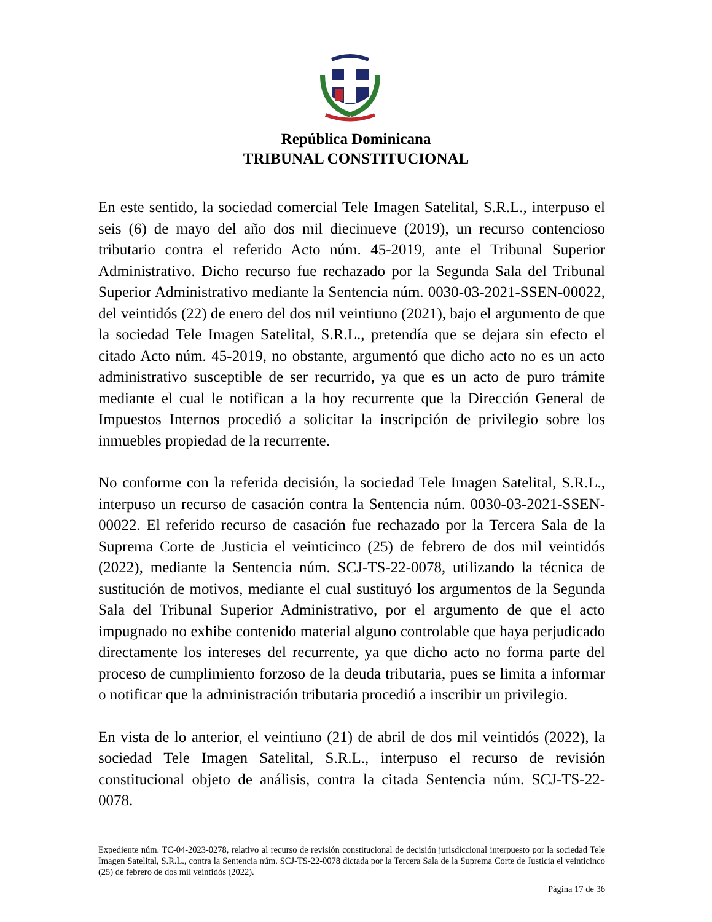República Dominicana
TRIBUNAL CONSTITUCIONAL
En este sentido, la sociedad comercial Tele Imagen Satelital, S.R.L., interpuso el seis (6) de mayo del año dos mil diecinueve (2019), un recurso contencioso tributario contra el referido Acto núm. 45-2019, ante el Tribunal Superior Administrativo. Dicho recurso fue rechazado por la Segunda Sala del Tribunal Superior Administrativo mediante la Sentencia núm. 0030-03-2021-SSEN-00022, del veintidós (22) de enero del dos mil veintiuno (2021), bajo el argumento de que la sociedad Tele Imagen Satelital, S.R.L., pretendía que se dejara sin efecto el citado Acto núm. 45-2019, no obstante, argumentó que dicho acto no es un acto administrativo susceptible de ser recurrido, ya que es un acto de puro trámite mediante el cual le notifican a la hoy recurrente que la Dirección General de Impuestos Internos procedió a solicitar la inscripción de privilegio sobre los inmuebles propiedad de la recurrente.
No conforme con la referida decisión, la sociedad Tele Imagen Satelital, S.R.L., interpuso un recurso de casación contra la Sentencia núm. 0030-03-2021-SSEN-00022. El referido recurso de casación fue rechazado por la Tercera Sala de la Suprema Corte de Justicia el veinticinco (25) de febrero de dos mil veintidós (2022), mediante la Sentencia núm. SCJ-TS-22-0078, utilizando la técnica de sustitución de motivos, mediante el cual sustituyó los argumentos de la Segunda Sala del Tribunal Superior Administrativo, por el argumento de que el acto impugnado no exhibe contenido material alguno controlable que haya perjudicado directamente los intereses del recurrente, ya que dicho acto no forma parte del proceso de cumplimiento forzoso de la deuda tributaria, pues se limita a informar o notificar que la administración tributaria procedió a inscribir un privilegio.
En vista de lo anterior, el veintiuno (21) de abril de dos mil veintidós (2022), la sociedad Tele Imagen Satelital, S.R.L., interpuso el recurso de revisión constitucional objeto de análisis, contra la citada Sentencia núm. SCJ-TS-22-0078.
Expediente núm. TC-04-2023-0278, relativo al recurso de revisión constitucional de decisión jurisdiccional interpuesto por la sociedad Tele Imagen Satelital, S.R.L., contra la Sentencia núm. SCJ-TS-22-0078 dictada por la Tercera Sala de la Suprema Corte de Justicia el veinticinco (25) de febrero de dos mil veintidós (2022).
Página 17 de 36